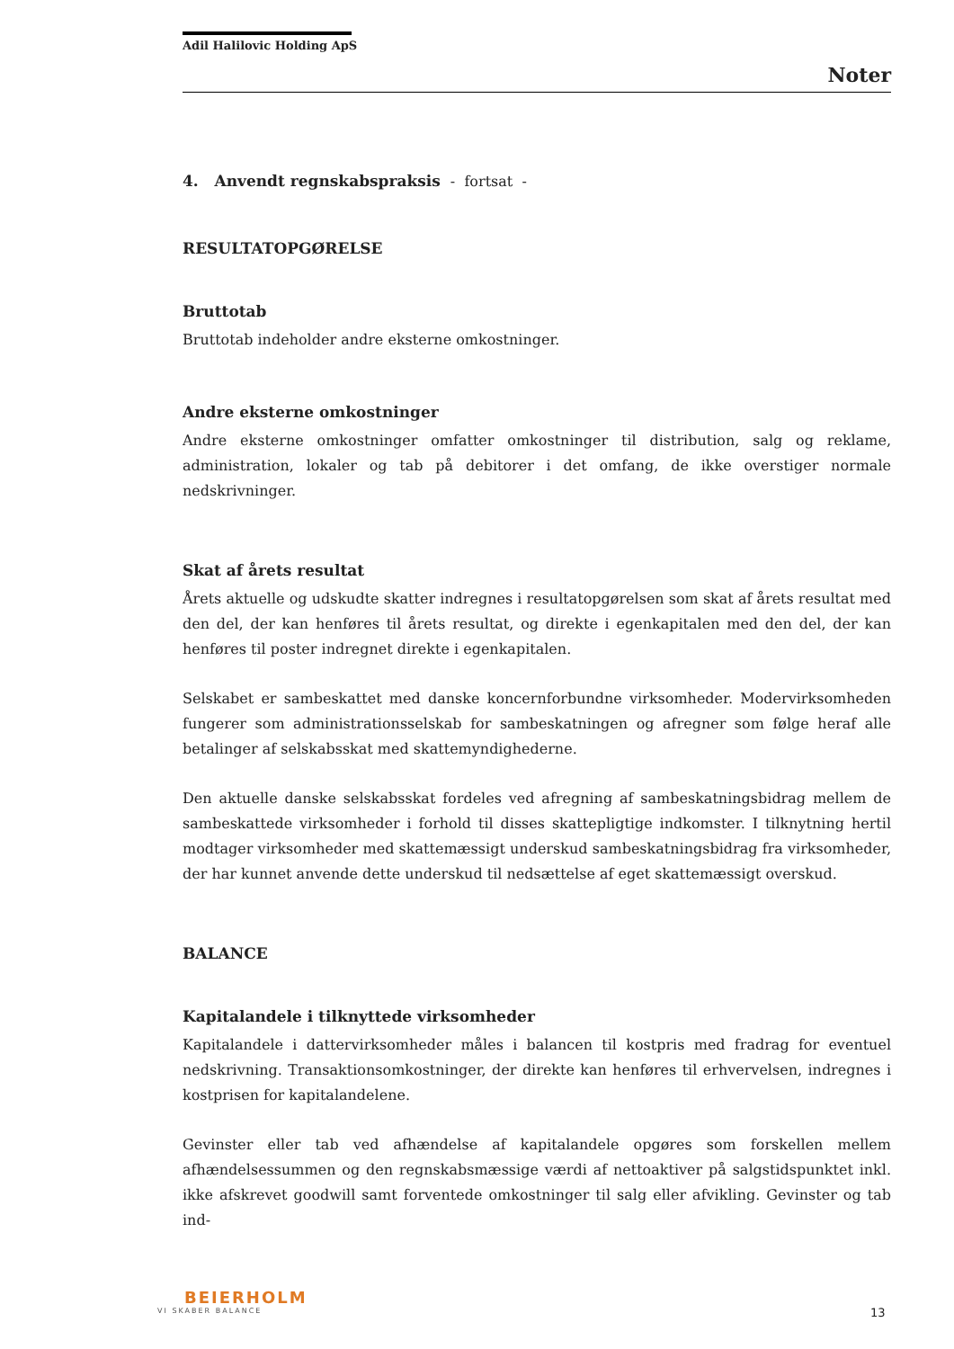Adil Halilovic Holding ApS
Noter
4. Anvendt regnskabspraksis - fortsat -
RESULTATOPGØRELSE
Bruttotab
Bruttotab indeholder andre eksterne omkostninger.
Andre eksterne omkostninger
Andre eksterne omkostninger omfatter omkostninger til distribution, salg og reklame, administration, lokaler og tab på debitorer i det omfang, de ikke overstiger normale nedskrivninger.
Skat af årets resultat
Årets aktuelle og udskudte skatter indregnes i resultatopgørelsen som skat af årets resultat med den del, der kan henføres til årets resultat, og direkte i egenkapitalen med den del, der kan henføres til poster indregnet direkte i egenkapitalen.
Selskabet er sambeskattet med danske koncernforbundne virksomheder. Modervirksomheden fungerer som administrationsselskab for sambeskatningen og afregner som følge heraf alle betalinger af selskabsskat med skattemyndighederne.
Den aktuelle danske selskabsskat fordeles ved afregning af sambeskatningsbidrag mellem de sambeskattede virksomheder i forhold til disses skattepligtige indkomster. I tilknytning hertil modtager virksomheder med skattemæssigt underskud sambeskatningsbidrag fra virksomheder, der har kunnet anvende dette underskud til nedsættelse af eget skattemæssigt overskud.
BALANCE
Kapitalandele i tilknyttede virksomheder
Kapitalandele i dattervirksomheder måles i balancen til kostpris med fradrag for eventuel nedskrivning. Transaktionsomkostninger, der direkte kan henføres til erhvervelsen, indregnes i kostprisen for kapitalandelene.
Gevinster eller tab ved afhændelse af kapitalandele opgøres som forskellen mellem afhændelsessummen og den regnskabsmæssige værdi af nettoaktiver på salgstidspunktet inkl. ikke afskrevet goodwill samt forventede omkostninger til salg eller afvikling. Gevinster og tab ind-
BEIERHOLM
VI SKABER BALANCE
13